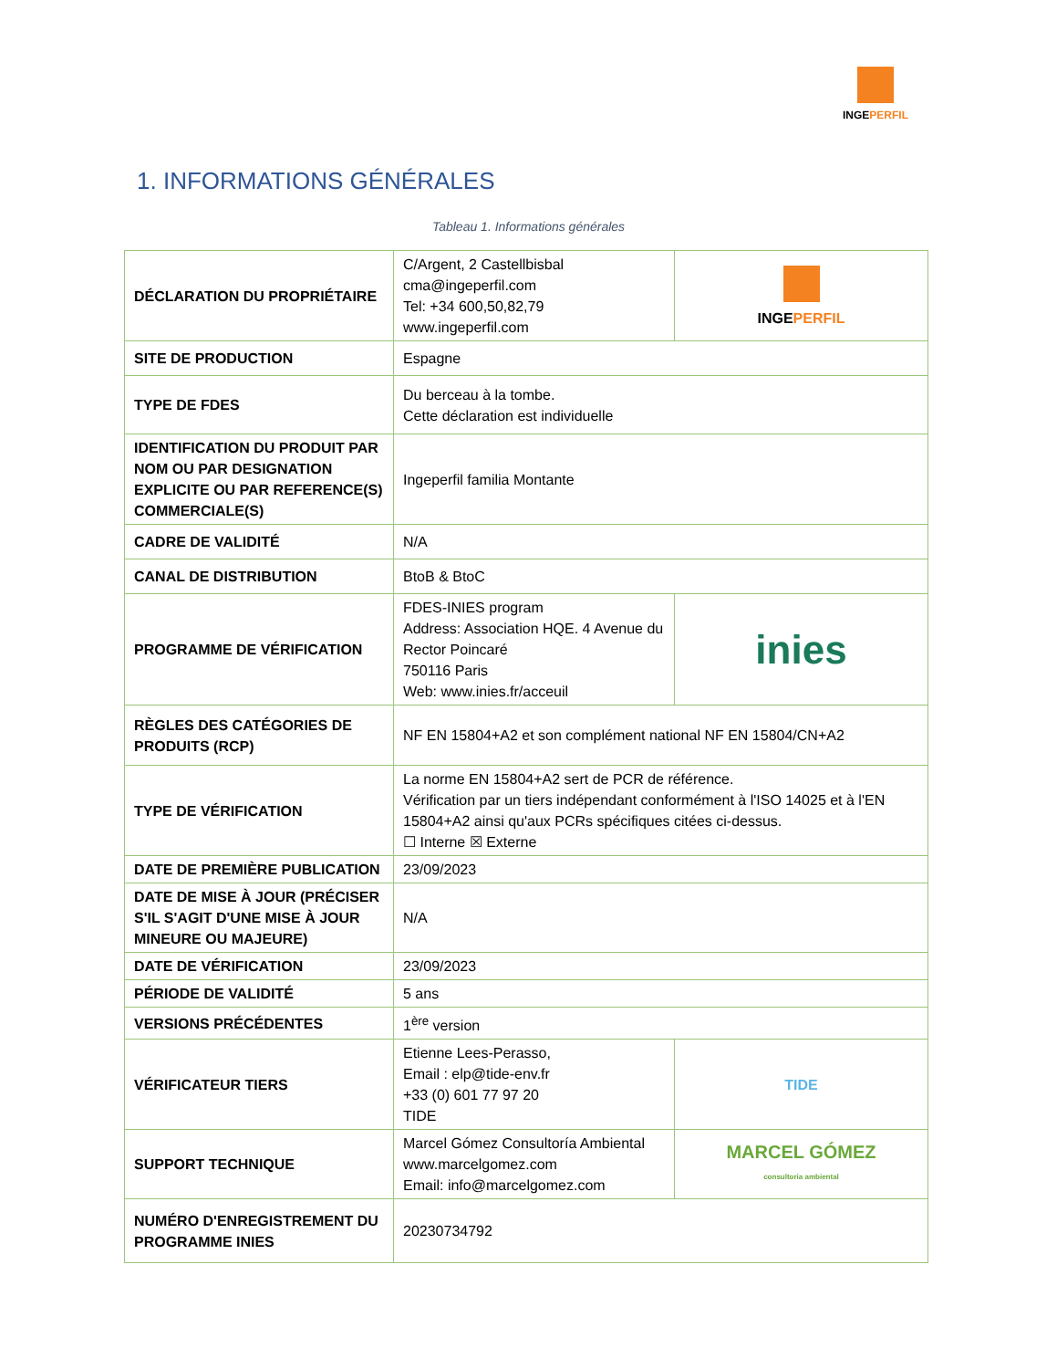INGEPERFIL
1. INFORMATIONS GÉNÉRALES
Tableau 1. Informations générales
| DÉCLARATION DU PROPRIÉTAIRE | C/Argent, 2 Castellbisbal cma@ingeperfil.com Tel: +34 600,50,82,79 www.ingeperfil.com | INGE PERFIL |
| SITE DE PRODUCTION | Espagne | |
| TYPE DE FDES | Du berceau à la tombe. Cette déclaration est individuelle | |
| IDENTIFICATION DU PRODUIT PAR NOM OU PAR DESIGNATION EXPLICITE OU PAR REFERENCE(S) COMMERCIALE(S) | Ingeperfil familia Montante | |
| CADRE DE VALIDITÉ | N/A | |
| CANAL DE DISTRIBUTION | BtoB & BtoC | |
| PROGRAMME DE VÉRIFICATION | FDES-INIES program Address: Association HQE. 4 Avenue du Rector Poincaré 750116 Paris Web: www.inies.fr/acceuil | inies |
| RÈGLES DES CATÉGORIES DE PRODUITS (RCP) | NF EN 15804+A2 et son complément national NF EN 15804/CN+A2 | |
| TYPE DE VÉRIFICATION | La norme EN 15804+A2 sert de PCR de référence. Vérification par un tiers indépendant conformément à l'ISO 14025 et à l'EN 15804+A2 ainsi qu'aux PCRs spécifiques citées ci-dessus. ☐ Interne ☒ Externe | |
| DATE DE PREMIÈRE PUBLICATION | 23/09/2023 | |
| DATE DE MISE À JOUR (PRÉCISER S'IL S'AGIT D'UNE MISE À JOUR MINEURE OU MAJEURE) | N/A | |
| DATE DE VÉRIFICATION | 23/09/2023 | |
| PÉRIODE DE VALIDITÉ | 5 ans | |
| VERSIONS PRÉCÉDENTES | 1<sup>ère</sup> version | |
| VÉRIFICATEUR TIERS | Etienne Lees-Perasso, Email : elp@tide-env.fr +33 (0) 601 77 97 20 TIDE | TIDE |
| SUPPORT TECHNIQUE | Marcel Gómez Consultoría Ambiental www.marcelgomez.com Email: info@marcelgomez.com | MARCEL GÓMEZ consultoria ambiental |
| NUMÉRO D'ENREGISTREMENT DU PROGRAMME INIES | 20230734792 | |